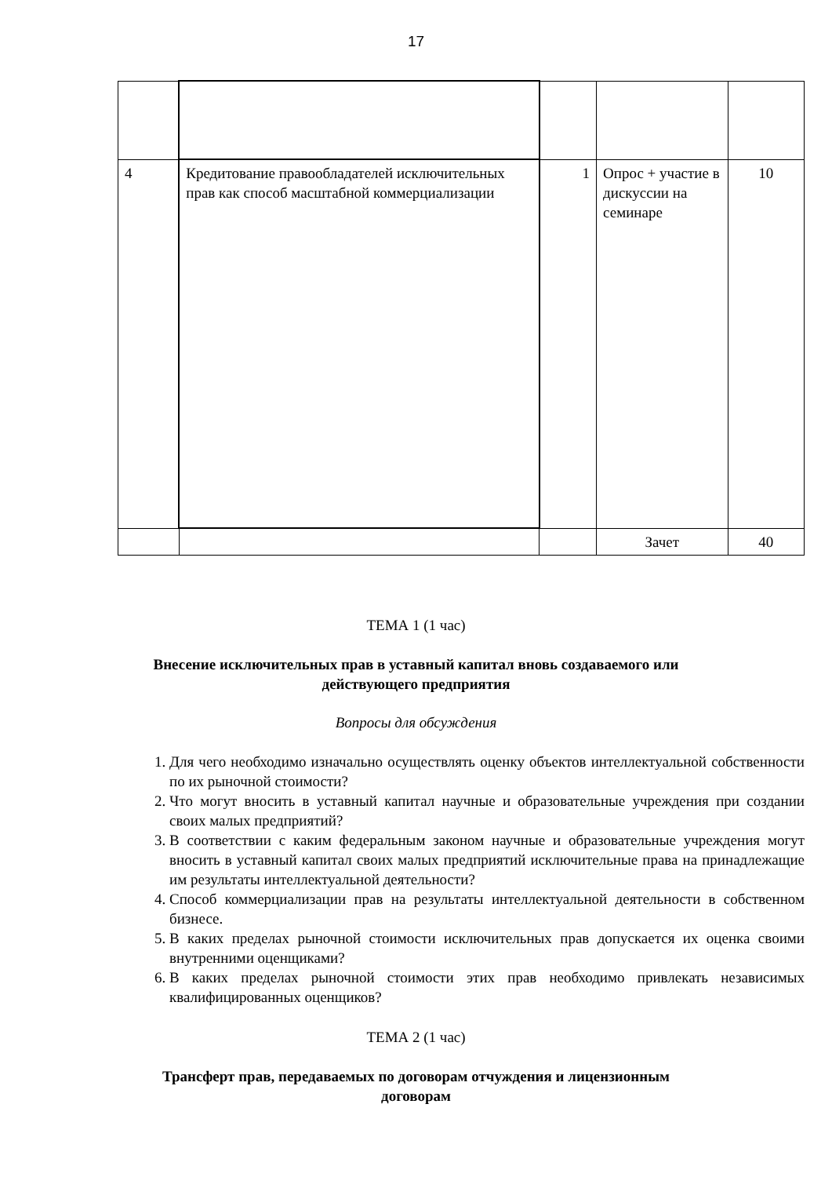17
| 4 | Кредитование правообладателей исключительных прав как способ масштабной коммерциализации | 1 | Опрос + участие в дискуссии на семинаре | 10 |
| | | | Зачет | 40 |
ТЕМА 1 (1 час)
Внесение исключительных прав в уставный капитал вновь создаваемого или
действующего предприятия
Вопросы для обсуждения
1. Для чего необходимо изначально осуществлять оценку объектов интеллектуальной собственности по их рыночной стоимости?
2. Что могут вносить в уставный капитал научные и образовательные учреждения при создании своих малых предприятий?
3. В соответствии с каким федеральным законом научные и образовательные учреждения могут вносить в уставный капитал своих малых предприятий исключительные права на принадлежащие им результаты интеллектуальной деятельности?
4. Способ коммерциализации прав на результаты интеллектуальной деятельности в собственном бизнесе.
5. В каких пределах рыночной стоимости исключительных прав допускается их оценка своими внутренними оценщиками?
6. В каких пределах рыночной стоимости этих прав необходимо привлекать независимых квалифицированных оценщиков?
ТЕМА 2 (1 час)
Трансферт прав, передаваемых по договорам отчуждения и лицензионным
договорам